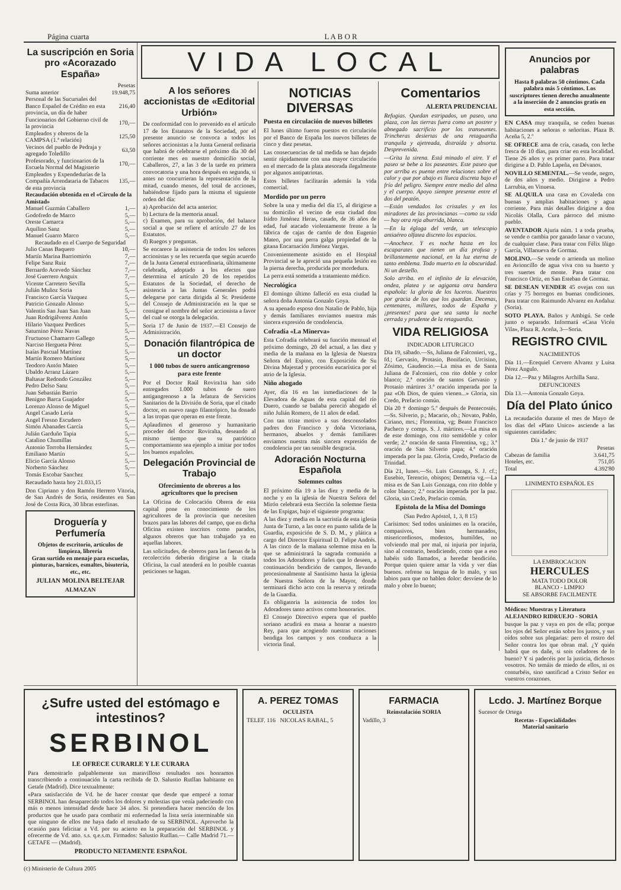Página cuarta L A B O R
La suscripción en Soria pro «Acorazado España»
| | Pesetas |
| Suma anterior | 19.948,75 |
| Personal de las Sucursales del Banco Español de Crédito en esta provincia, un día de haber | 216,40 |
| Funcionarios del Gobierno civil de la provincia | 170,— |
| Empleados y obreros de la CAMPSA (1.ª relación) | 125,50 |
| Vecinos del pueblo de Pedraja y agregado Toledillo | 63,50 |
| Profesorado, y funcionarios de la Escuela Normal del Magisterio | 170,— |
| Empleados y Expendedurías de la Compañía Arrendataria de Tabacos de esta provincia | 135,— |
| Recaudación obtenida en el «Círculo de la Amistad» | |
| Manuel Guzmán Caballero | 1,— |
| Godofredo de Marco | 5,— |
| Oreste Camarca | 5,— |
| Aquilino Sanz | 5,— |
| Manuel Guarro Marco | 5,— |
| Recaudado en el Cuerpo de Seguridad | |
| Julio Canas Baquero | 10,— |
| Martín Marina Barriomirón | 7,— |
| Felipe Sanz Ruiz | 7,— |
| Bernardo Acevedo Sánchez | 7,— |
| José Guerrero Anguix | 7,— |
| Vicente Carretero Sevilla | 5,— |
| Julián Muñoz Soria | 5,— |
| Francisco García Vazquez | 5,— |
| Patricio Gonzalo Alonso | 5,— |
| Valentín San Juan San Juan | 5,— |
| Juan Rodrigálverez Antón | 5,— |
| Hilario Vazquez Perdices | 5,— |
| Saturnino Pérez Navas | 5,— |
| Fructuoso Chamarro Gallego | 5,— |
| Narciso Hergueta Pérez | 5,— |
| Isaías Pascual Martínez | 5,— |
| Martín Romero Martínez | 5,— |
| Teodoro Antón Mateo | 5,— |
| Ubaldo Arranz Lázaro | 5,— |
| Baltasar Redondo González | 5,— |
| Pedro Delso Sanz | 5,— |
| Juan Sebastián Barrio | 5,— |
| Benigno Barca Guajador | 5,— |
| Lorenzo Alonso de Miguel | 5,— |
| Angel Casado Lería | 5,— |
| Angel Fresno Escudero | 5,— |
| Simón Abanades García | 5,— |
| Julián Garduño Tapia | 5,— |
| Catalino Chumillas | 5,— |
| Antonio Torroba Hernández | 5,— |
| Emiliano Martín | 5,— |
| Elicio García Alonso | 5,— |
| Norberto Sánchez | 5,— |
| Tomás Escobar Sanchez | 5,— |
Recaudado hasta hoy 21.033,15
Don Cipriano y don Ramón Herrero Vitoria, de San Andrés de Soria, residentes en San José de Costa Rica, 30 libras esterlinas.
Droguería y Perfumería
Objetos de escritorio, artículos de limpieza, librería
Gran surtido en menaje para escuelas, pinturas, barnices, esmaltes, bisutería, etc., etc.
JULIAN MOLINA BELTEJAR
ALMAZAN
VIDA LOCAL
A los señores accionistas de «Editorial Urbión»
De conformidad con lo prevenido en el artículo 17 de los Estatutos de la Sociedad, por el presente anuncio se convoca a todos los señores accionistas a la Junta General ordinaria que habrá de celebrarse el próximo día 30 del corriente mes en nuestro domicilio social, Caballeros, 27, a las 3 de la tarde en primera convocatoria y una hora después en segunda, si antes no concurrieran la representación de la mitad, cuando menos, del total de acciones, habiéndose fijado para la misma el siguiente orden del día:
a) Aprobación del acta anterior.
b) Lectura de la memoria anual.
c) Examen, para su aprobación, del balance social a que se refiere el artículo 27 de los Estatutos.
d) Ruegos y preguntas.
Se encarece la asistencia de todos los señores accionistas y se les recuerda que según acuerdo de la Junta General extraordinaria, últimamente celebrada, adoptado a los efectos que determina el artículo 20 de los repetidos Estatutos de la Sociedad, el derecho de asistencia a las Juntas Generales podrá delegarse por carta dirigida al Sr. Presidente del Consejo de Administración en la que se consigne el nombre del señor accionista a favor del cual se otorga la delegación.
Soria 17 de Junio de 1937.—El Consejo de Administración.
Donación filantrópica de un doctor
1 000 tubos de suero anticangrenoso para este frente
Por el Doctor Raúl Rovira1ta han sido entregados 1.000 tubos de suero antigangrenoso a la Jefatura de Servicios Sanitarios de la División de Soria, que el citado doctor, en nuevo rasgo filantrópico, ha donado a las tropas que operan en este frente.
Aplaudimos el generoso y humanitario proceder del doctor Roviralta, deseando al mismo tiempo que su patriótico comportamiento sea ejemplo a imitar por todos los buenos españoles.
Delegación Provincial de Trabajo
Ofrecimiento de obreros a los agricultores que lo precisen
La Oficina de Colocación Obrera de esta capital pone en conocimiento de los agricultores de la provincia que necesiten brazos para las labores del campo, que en dicha Oficina existen inscritos como parados, algunos obreros que han trabajado ya en aquellas labores.
Las solicitudes, de obreros para las faenas de la recolección deberán dirigirse a la citada Oficina, la cual atenderá en lo posible cuantas peticiones se hagan.
NOTICIAS DIVERSAS
Puesta en circulación de nuevos billetes
El lunes último fueron puestos en circulación por el Banco de España los nuevos billetes de cinco y diez pesetas.
Las consecuencias de tal medida se han dejado sentir rápidamente con una mayor circulación en el mercado de la plata atesorada ilegalmente por algunos antipatriotas.
Estos billetes facilitarán además la vida comercial.
Mordido por un perro
Sobre la una y media del día 15, al dirigirse a su domicilio el vecino de esta ciudad don Isidro Jiménez Heras, casado, de 36 años de edad, fué atacado violentamente frente a la fábrica de cajas de cartón de don Eugenio Mateo, por una perra galga propiedad de la gitana Encarnación Jiménez Vargas.
Convenientemente asistido en el Hospital Provincial se le apreció una pequeña lesión en la pierna derecha, producida por mordedura.
La perra está sometida a tratamiento médico.
Necrológica
El domingo último falleció en esta ciudad la señora doña Antonia Gonzalo Goya.
A su apenado esposo don Natalio de Pablo, hija y demás familiares enviamos nuestra más sincera expresión de condolencia.
Cofradía «La Minerva»
Esta Cofradía celebrará su función mensual el próximo domingo, 20 del actual, a las diez y media de la mañana en la Iglesia de Nuestra Señora del Espino, con Exposición de Su Divina Majestad y procesión eucarística por el atrio de la Iglesia.
Niño ahogado
Ayer, día 16 en las inmediaciones de la Elevadora de Aguas de esta capital del río Duero, cuando se bañaba pereció ahogado el niño Julián Romero, de 11 años de edad.
Con tan triste motivo a sus desconsolados padres don Francisco y doña Victoriana, hermanos, abuelos y demás familiares enviamos nuestra más sincera expresión de condolencia por tan sensible desgracia.
Adoración Nocturna Española
Solemnes cultos
El próximo día 19 a las diez y media de la noche y en la iglesia de Nuestra Señora del Mirón celebrará esta Sección la solemne fiesta de las Espigas, bajo el siguiente programa:
A las diez y media en la sacristía de esta iglesia Junta de Turno, a las once en punto salida de la Guardia, exposición de S. D. M., y plática a cargo del Director Espiritual D. Felipe Andrés. A las cinco de la mañana solemne misa en la que se administrará la sagrada comunión a todos los Adoradores y fieles que lo deseen, a continuación bendición de campos, llevando procesionalmente al Santísimo hasta la iglesia de Nuestra Señora de la Mayor, donde terminará dicho acto con la reserva y retirada de la Guardia.
Es obligatoria la asistencia de todos los Adoradores tanto activos como honorarios.
El Consejo Directivo espera que el pueblo soriano acudirá en masa a honrar a nuestro Rey, para que acogiendo nuestras oraciones bendiga los campos y nos conduzca a la victoria final.
Comentarios
ALERTA PRUDENCIAL
Refugias. Quedan estripados, un paseo, una plaza, con las tierras fuera como un postrer y abnegado sacrificio por los transeuntes. Trincheras desiertas de una retaguardia tranquila y ajetreada, distraída y absorta. Desprevenida.
—Grita la sirena. Está minado el aire. Y el paseo se bebe a los paseantes. Este paseo que por arriba es puente entre relaciones sobre el calor y que por abajo es llueca discreta bajo el frío del peligro. Siempre entre medio del alma y el cuerpo. Apoyo siempre presente entre el dos del peatón.
—Están vendados los cristales y en los miradores de las provincianas —como su vida— hay otra reja aburrida, blanca.
—En la égloga del verde, un telescopio antiaéreo olfatea discreto los espacios.
—Anochece. Y es noche hasta en los escaparates que tienen un día profusa y brillantemente nacional, en la luz eterna de tanto emblema. Todo muerto en la obscuridad. Ni un destello.
Solo arriba. en el infinito de la elevación, ondea, platea y se agiganta otra bandera española: la gloria de los luceros. Nuestros por gracia de los que los guardan. Decenas, centenares, millares, todos de España y ¡presentes! para que sea santa la noche cerrada y prudente de la retaguardia.
VIDA RELIGIOSA
INDICADOR LITURGICO
Día 19, sábado.—Ss, Juliana de Falconieri, vg., fd.; Gervasio, Protasio, Bonifacio, Urcisino, Zósimo, Gaudencio.—La misa es de Santa Juliana de Falconieri, con rito doble y color blanco; 2.ª oración de santos Gervasio y Protasio mártires 3.ª oración imperada por la paz «Oh Dios, de quien vienen...» Gloria, sin Credo, Prefacio común.
Día 20 † domingo 5.º después de Pentecostés.—Ss. Silverio, p.; Macario, ob.; Novato, Pablo, Ciriano, mrs.; Florentina, vg; Beato Francisco Pacheco y comps. S. J. mártires.—La misa es de este domingo, con rito semidoble y color verde; 2.ª oración de santa Florentina, vg.; 3.ª oración de San Silverio papa; 4.ª oración imperada por la paz. Gloria, Credo, Prefacio de Trinidad.
Día 21, lunes.—Ss. Luis Gonzaga, S. J. cf.; Eusebio, Terencio, obispos; Demetria vg.—La misa es de San Luis Gonzaga, con rito doble y color blanco; 2.ª oración imperada por la paz. Gloria, sin Credo, Prefacio común.
Epístola de la Misa del Domingo
(San Pedro Apóstol, 1, 3, 8 15)
Carísimos: Sed todos unánimes en la oración, compasivos, bien hermanados, misericordiosos, modestos, humildes, no volviendo mal por mal, ni injuria por injuria, sino al contrario, bendiciendo, como que a eso habéis sido llamados, a heredar bendición. Porque quien quiere amar la vida y ver días buenos. refrene su lengua de lo malo, y sus labios para que no hablen dolor: desvíese de lo malo y obre lo bueno;
Anuncios por palabras
Hasta 8 palabras 50 céntimos. Cada palabra más 5 céntimos. Los suscriptores tienen derecho anualmente a la inserción de 2 anuncios gratis en esta sección.
EN CASA muy tranquila, se ceden buenas habitaciones a señoras o señoritas. Plaza B. Aceña 5, 2.º
SE OFRECE ama de cría, casada, con leche fresca de 10 días, para criar en esta localidad. Tiene 26 años y es primer parto. Para tratar dirigirse a D. Pablo Lapeña, en Dévanos.
NOVILLO SEMENTAL.—Se vende, negro, de dos años y medio. Dirigirse a Pedro Larrubia, en Vinuesa.
SE ALQUILA una casa en Covaleda con buenas y amplias habitaciones y agua corriente. Para más detalles dirigirse a don Nicolás Olalla, Cura párroco del mismo pueblo.
AVENTADOR Ajuria núm. 1 a toda prueba, se vende o cambia por ganado lanar o vacuno, de cualquier clase. Para tratar con Félix Iñigo García, Villanueva de Gormaz.
MOLINO.—Se vende o arrienda un molino en Avioncillo de agua viva con su huerto y tres suertes de monte. Para tratar con Francisco Ortiz, en San Esteban de Gormaz.
SE DESEAN VENDER 45 ovejas con sus crías y 75 borregos en buenas condiciones. Para tratar con Raimundo Alvarez en Andaluz (Soria).
SOTO PLAYA. Baños y Ambigú. Se cede junto o separado. Informará «Casa Vicén Vila», Plaza R. Aceña, 3—Soria.
REGISTRO CIVIL
NACIMIENTOS
Día 11.—Ecequiel Cervero Alvarez y Luisa Pérez Angulo.
Día 12.—Paz y Milagros Archilla Sanz.
DEFUNCIONES
Día 13.—Antonia Gonzalo Goya.
Día del Plato único
La recaudación durante el mes de Mayo de los días del «Plato Unico» asciende a las siguientes cantidades:
Día 1.º de junio de 1937
| | Pesetas |
| Cabezas de familia | 3.641,75 |
| Hoteles, etc. | 751,05 |
| Total | 4.392'80 |
LINIMENTO ESPAÑOL ES
LA EMBROCACION
HERCULES
MATA TODO DOLOR
BLANCO - LIMPIO
SE ABSORBE FACILMENTE
Médicos: Muestras y Literatura
ALEJANDRO RIDRUEJO - SORIA
busque la paz y vaya en pos de ella; porque los ojos del Señor están sobre los justos, y sus oídos sobre sus plegarias: pero el rostro del Señor contra los que obran mal. ¿Y quién habrá que os dañe, si sois celadores de lo bueno? Y si padecéis por la justicia, dichosos vosotros. No temáis de miedo de ellos, ni os conturbéis, sino santificad a Cristo Señor en vuestros corazones.
¿Sufre usted del estómago e intestinos?
SERBINOL
LE OFRECE CURARLE Y LE CURARA
Para demostrarlo palpablemente sus maravilloso resultados nos honramos transcribiendo a continuación la carta recibida de D. Salustio Rutllan habitante en Getafe (Madrid). Dice textualmente:
«Para satisfacción de Vd. he de hacer constar que desde que empecé a tomar SERBINOL han desaparecido todos los dolores y molestias que venía padeciendo con más o menos intensidad desde hace 34 años. Si pretendiera hacer mención de los productos que he usado para combatir mi enfermedad la lista sería interminable sin que ninguno de ellos me haya dado el resultado de su SERBINOL. Aprovecho la ocasión para felicitar a Vd. por su acierto en la preparación del SERBINOL y ofrecerme de Vd. atto. s.s. q.e.s.m. Firmados: Salustio Rutllan.— Calle Madrid 71.— GETAFE — (Madrid).
PRODUCTO NETAMENTE ESPAÑOL
A. PEREZ TOMAS
OCULISTA
TELEF. 116 NICOLAS RABAL, 5
FARMACIA
Reinstalación SORIA
Vadillo, 3
Lcdo. J. Martínez Borque
Sucesor de Ortega
Recetas - Especialidades
Material sanitario
(c) Ministerio de Cultura 2005